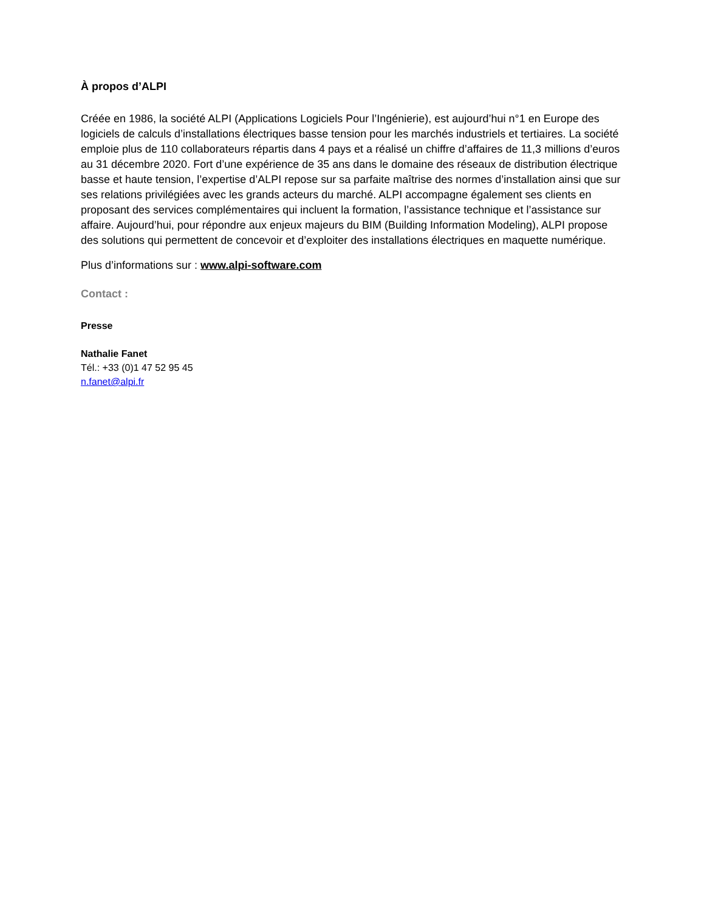À propos d’ALPI
Créée en 1986, la société ALPI (Applications Logiciels Pour l’Ingénierie), est aujourd’hui n°1 en Europe des logiciels de calculs d’installations électriques basse tension pour les marchés industriels et tertiaires. La société emploie plus de 110 collaborateurs répartis dans 4 pays et a réalisé un chiffre d’affaires de 11,3 millions d’euros au 31 décembre 2020. Fort d’une expérience de 35 ans dans le domaine des réseaux de distribution électrique basse et haute tension, l’expertise d’ALPI repose sur sa parfaite maîtrise des normes d’installation ainsi que sur ses relations privilégiées avec les grands acteurs du marché. ALPI accompagne également ses clients en proposant des services complémentaires qui incluent la formation, l’assistance technique et l’assistance sur affaire. Aujourd’hui, pour répondre aux enjeux majeurs du BIM (Building Information Modeling), ALPI propose des solutions qui permettent de concevoir et d’exploiter des installations électriques en maquette numérique.
Plus d’informations sur : www.alpi-software.com
Contact :
Presse
Nathalie Fanet
Tél.: +33 (0)1 47 52 95 45
n.fanet@alpi.fr